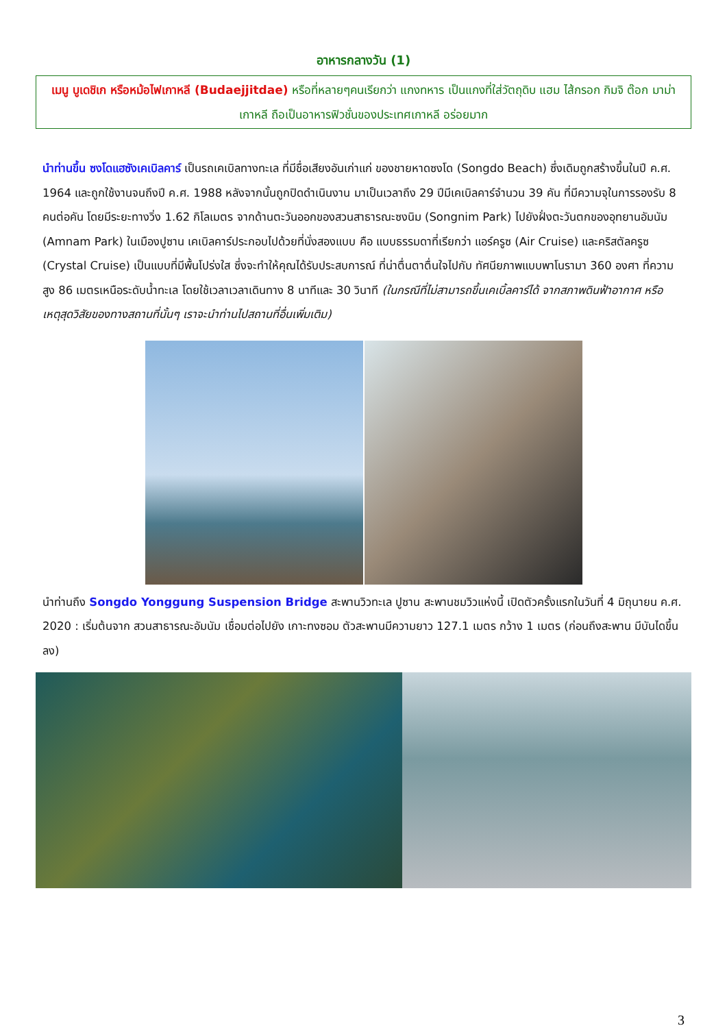อาหารกลางวัน (1)
เมนู บูเดชิเก หรือหม้อไฟเกาหลี (Budaejjitdae) หรือที่หลายๆคนเรียกว่า แกงทหาร เป็นแกงที่ใส่วัตถุดิบ แฮม ไส้กรอก กิมจิ ต๊อก มาม่าเกาหลี ถือเป็นอาหารฟิวชั่นของประเทศเกาหลี อร่อยมาก
นำท่านขึ้น ซงโดแฮซังเคเบิลคาร์ เป็นรถเคเบิลทางทะเล ที่มีชื่อเสียงอันเก่าแก่ ของชายหาดซงโด (Songdo Beach) ซึ่งเดิมถูกสร้างขึ้นในปี ค.ศ. 1964 และถูกใช้งานจนถึงปี ค.ศ. 1988 หลังจากนั้นถูกปิดดำเนินงาน มาเป็นเวลาถึง 29 ปีมีเคเบิลคาร์จำนวน 39 คัน ที่มีความจุในการรองรับ 8 คนต่อคัน โดยมีระยะทางวิ่ง 1.62 กิโลเมตร จากด้านตะวันออกของสวนสาธารณะซงนิม (Songnim Park) ไปยังฝั่งตะวันตกของอุทยานอัมนัม (Amnam Park) ในเมืองปูซาน เคเบิลคาร์ประกอบไปด้วยที่นั่งสองแบบ คือ แบบธรรมดาที่เรียกว่า แอร์ครูซ (Air Cruise) และคริสตัลครูซ (Crystal Cruise) เป็นแบบที่มีพื้นโปร่งใส ซึ่งจะทำให้คุณได้รับประสบการณ์ ที่น่าตื่นตาตื่นใจไปกับ ทัศนียภาพแบบพาโนรามา 360 องศา ที่ความสูง 86 เมตรเหนือระดับน้ำทะเล โดยใช้เวลาเวลาเดินทาง 8 นาทีและ 30 วินาที (ในกรณีที่ไม่สามารถขึ้นเคเบิ้ลคาร์ได้ จากสภาพดินฟ้าอากาศ หรือเหตุสุดวิสัยของทางสถานที่นั้นๆ เราจะนำท่านไปสถานที่อื่นเพิ่มเติม)
นำท่านถึง Songdo Yonggung Suspension Bridge สะพานวิวทะเล ปูซาน สะพานชมวิวแห่งนี้ เปิดตัวครั้งแรกในวันที่ 4 มิถุนายน ค.ศ. 2020 : เริ่มต้นจาก สวนสาธารณะอัมนัม เชื่อมต่อไปยัง เกาะทงซอม ตัวสะพานมีความยาว 127.1 เมตร กว้าง 1 เมตร (ก่อนถึงสะพาน มีบันไดขึ้นลง)
3